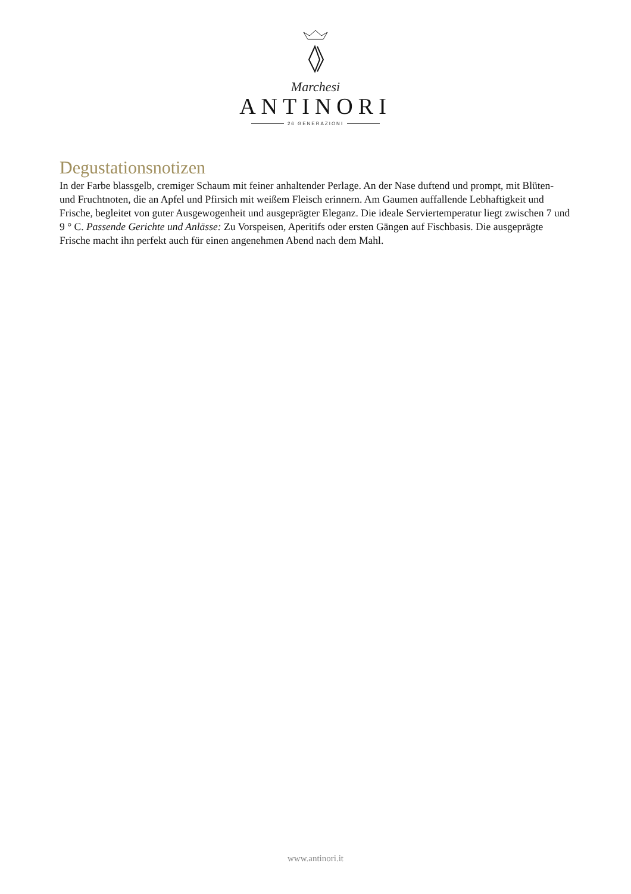Marchesi
ANTINORI
26 GENERAZIONI
Degustationsnotizen
In der Farbe blassgelb, cremiger Schaum mit feiner anhaltender Perlage. An der Nase duftend und prompt, mit Blüten- und Fruchtnoten, die an Apfel und Pfirsich mit weißem Fleisch erinnern. Am Gaumen auffallende Lebhaftigkeit und Frische, begleitet von guter Ausgewogenheit und ausgeprägter Eleganz. Die ideale Serviertemperatur liegt zwischen 7 und 9 ° C. Passende Gerichte und Anlässe: Zu Vorspeisen, Aperitifs oder ersten Gängen auf Fischbasis. Die ausgeprägte Frische macht ihn perfekt auch für einen angenehmen Abend nach dem Mahl.
www.antinori.it